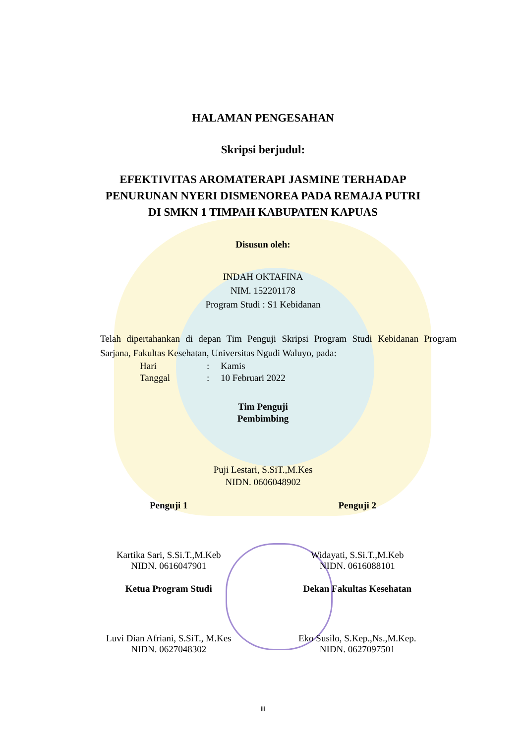HALAMAN PENGESAHAN
Skripsi berjudul:
EFEKTIVITAS AROMATERAPI JASMINE TERHADAP
PENURUNAN NYERI DISMENOREA PADA REMAJA PUTRI
DI SMKN 1 TIMPAH KABUPATEN KAPUAS
Disusun oleh:
INDAH OKTAFINA
NIM. 152201178
Program Studi : S1 Kebidanan
Telah dipertahankan di depan Tim Penguji Skripsi Program Studi Kebidanan Program Sarjana, Fakultas Kesehatan, Universitas Ngudi Waluyo, pada:
Hari: Kamis
Tanggal: 10 Februari 2022
Tim Penguji
Pembimbing
Puji Lestari, S.SiT.,M.Kes
NIDN. 0606048902
Penguji 1
Kartika Sari, S.Si.T.,M.Keb
NIDN. 0616047901
Penguji 2
Widayati, S.Si.T.,M.Keb
NIDN. 0616088101
Ketua Program Studi
Luvi Dian Afriani, S.SiT., M.Kes
NIDN. 0627048302
Dekan Fakultas Kesehatan
Eko Susilo, S.Kep.,Ns.,M.Kep.
NIDN. 0627097501
iii